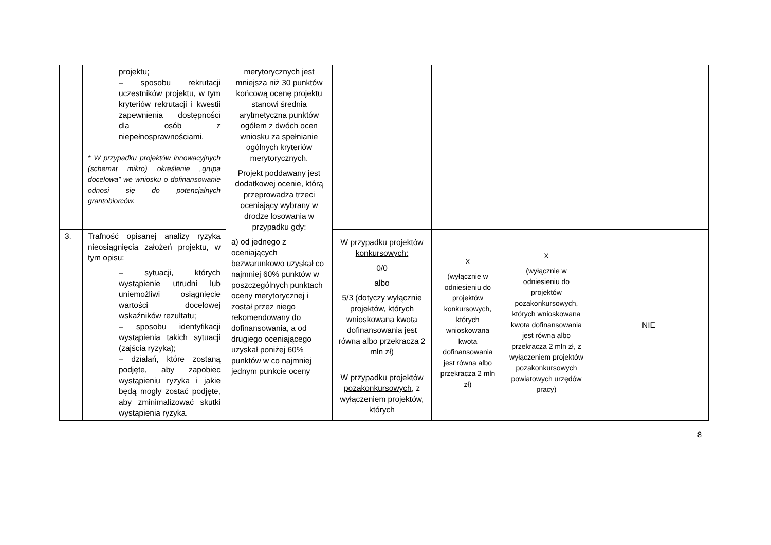| | projektu; – sposobu rekrutacji uczestników projektu, w tym kryteriów rekrutacji i kwestii zapewnienia dostępności dla osób z niepełnosprawnościami. * W przypadku projektów innowacyjnych (schemat mikro) określenie „grupa docelowa” we wniosku o dofinansowanie odnosi się do potencjalnych grantobiorców. | merytorycznych jest mniejsza niż 30 punktów końcową ocenę projektu stanowi średnia arytmetyczna punktów ogółem z dwóch ocen wniosku za spełnianie ogólnych kryteriów merytorycznych. Projekt poddawany jest dodatkowej ocenie, którą przeprowadza trzeci oceniający wybrany w drodze losowania w przypadku gdy: a) od jednego z oceniających bezwarunkowo uzyskał co najmniej 60% punktów w poszczególnych punktach oceny merytorycznej i został przez niego rekomendowany do dofinansowania, a od drugiego oceniającego uzyskał poniżej 60% punktów w co najmniej jednym punkcie oceny | | | | |
| 3. | Trafność opisanej analizy ryzyka nieosiągnięcia założeń projektu, w tym opisu: – sytuacji, których wystąpienie utrudni lub uniemożliwi osiągnięcie wartości docelowej wskaźników rezultatu; – sposobu identyfikacji wystąpienia takich sytuacji (zajścia ryzyka); – działań, które zostaną podjęte, aby zapobiec wystąpieniu ryzyka i jakie będą mogły zostać podjęte, aby zminimalizować skutki wystąpienia ryzyka. | | W przypadku projektów konkursowych: 0/0 albo 5/3 (dotyczy wyłącznie projektów, których wnioskowana kwota dofinansowania jest równa albo przekracza 2 mln zł) W przypadku projektów pozakonkursowych , z wyłączeniem projektów, których | X (wyłącznie w odniesieniu do projektów konkursowych, których wnioskowana kwota dofinansowania jest równa albo przekracza 2 mln zł) | X (wyłącznie w odniesieniu do projektów pozakonkursowych, których wnioskowana kwota dofinansowania jest równa albo przekracza 2 mln zł, z wyłączeniem projektów pozakonkursowych powiatowych urzędów pracy) | NIE |
8